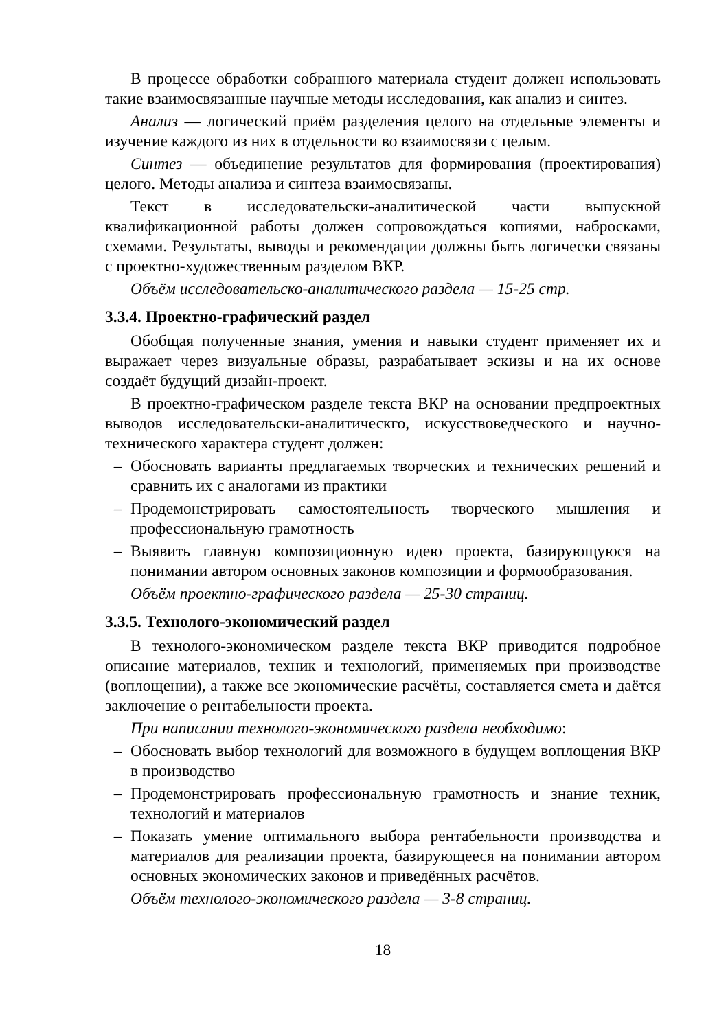В процессе обработки собранного материала студент должен использовать такие взаимосвязанные научные методы исследования, как анализ и синтез.
Анализ — логический приём разделения целого на отдельные элементы и изучение каждого из них в отдельности во взаимосвязи с целым.
Синтез — объединение результатов для формирования (проектирования) целого. Методы анализа и синтеза взаимосвязаны.
Текст в исследовательски-аналитической части выпускной квалификационной работы должен сопровождаться копиями, набросками, схемами. Результаты, выводы и рекомендации должны быть логически связаны с проектно-художественным разделом ВКР.
Объём исследовательско-аналитического раздела — 15-25 стр.
3.3.4. Проектно-графический раздел
Обобщая полученные знания, умения и навыки студент применяет их и выражает через визуальные образы, разрабатывает эскизы и на их основе создаёт будущий дизайн-проект.
В проектно-графическом разделе текста ВКР на основании предпроектных выводов исследовательски-аналитическго, искусствоведческого и научно-технического характера студент должен:
– Обосновать варианты предлагаемых творческих и технических решений и сравнить их с аналогами из практики
– Продемонстрировать самостоятельность творческого мышления и профессиональную грамотность
– Выявить главную композиционную идею проекта, базирующуюся на понимании автором основных законов композиции и формообразования.
Объём проектно-графического раздела — 25-30 страниц.
3.3.5. Технолого-экономический раздел
В технолого-экономическом разделе текста ВКР приводится подробное описание материалов, техник и технологий, применяемых при производстве (воплощении), а также все экономические расчёты, составляется смета и даётся заключение о рентабельности проекта.
При написании технолого-экономического раздела необходимо:
– Обосновать выбор технологий для возможного в будущем воплощения ВКР в производство
– Продемонстрировать профессиональную грамотность и знание техник, технологий и материалов
– Показать умение оптимального выбора рентабельности производства и материалов для реализации проекта, базирующееся на понимании автором основных экономических законов и приведённых расчётов.
Объём технолого-экономического раздела — 3-8 страниц.
18